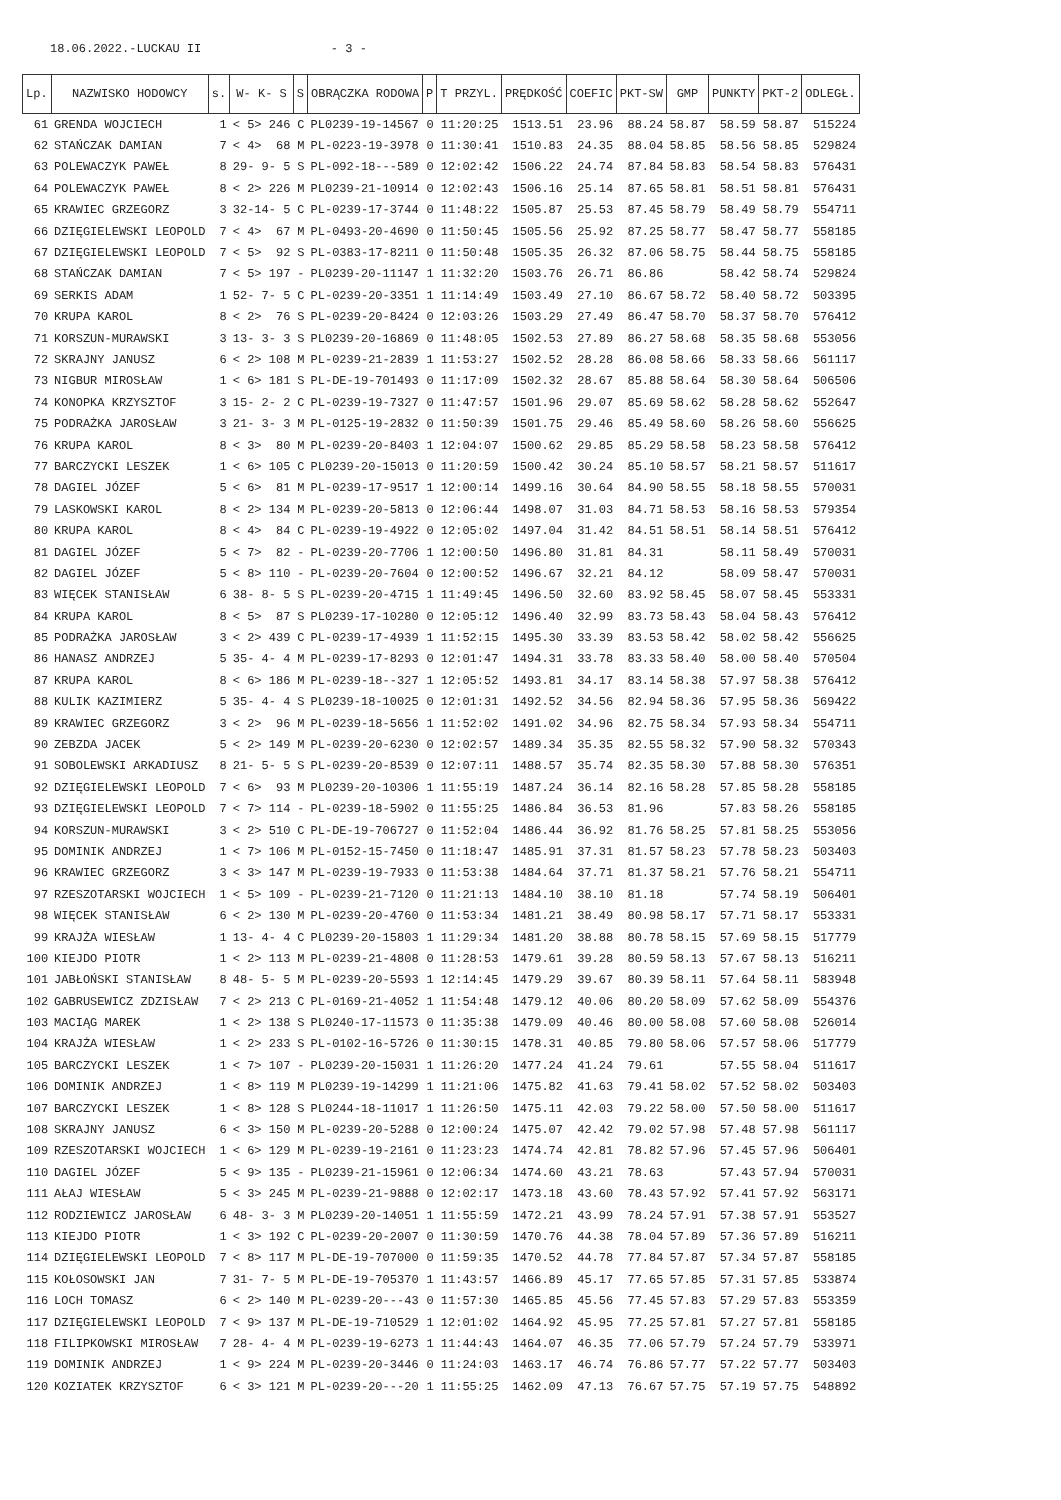18.06.2022.-LUCKAU II - 3 -
| Lp. | NAZWISKO HODOWCY | s. | W- K- S | S | OBRĄCZKA RODOWA | P | T PRZYL. | PRĘDKOŚĆ | COEFIC | PKT-SW | GMP | PUNKTY | PKT-2 | ODLEGŁ. |
| --- | --- | --- | --- | --- | --- | --- | --- | --- | --- | --- | --- | --- | --- | --- |
| 61 | GRENDA WOJCIECH | 1 | < 5> 246 | C | PL0239-19-14567 | 0 | 11:20:25 | 1513.51 | 23.96 | 88.24 | 58.87 | 58.59 | 58.87 | 515224 |
| 62 | STAŃCZAK DAMIAN | 7 | < 4> 68 | M | PL-0223-19-3978 | 0 | 11:30:41 | 1510.83 | 24.35 | 88.04 | 58.85 | 58.56 | 58.85 | 529824 |
| 63 | POLEWACZYK PAWEŁ | 8 | 29- 9- 5 | S | PL-092-18---589 | 0 | 12:02:42 | 1506.22 | 24.74 | 87.84 | 58.83 | 58.54 | 58.83 | 576431 |
| 64 | POLEWACZYK PAWEŁ | 8 | < 2> 226 | M | PL0239-21-10914 | 0 | 12:02:43 | 1506.16 | 25.14 | 87.65 | 58.81 | 58.51 | 58.81 | 576431 |
| 65 | KRAWIEC GRZEGORZ | 3 | 32-14- 5 | C | PL-0239-17-3744 | 0 | 11:48:22 | 1505.87 | 25.53 | 87.45 | 58.79 | 58.49 | 58.79 | 554711 |
| 66 | DZIĘGIELEWSKI LEOPOLD | 7 | < 4> 67 | M | PL-0493-20-4690 | 0 | 11:50:45 | 1505.56 | 25.92 | 87.25 | 58.77 | 58.47 | 58.77 | 558185 |
| 67 | DZIĘGIELEWSKI LEOPOLD | 7 | < 5> 92 | S | PL-0383-17-8211 | 0 | 11:50:48 | 1505.35 | 26.32 | 87.06 | 58.75 | 58.44 | 58.75 | 558185 |
| 68 | STAŃCZAK DAMIAN | 7 | < 5> 197 | - | PL0239-20-11147 | 1 | 11:32:20 | 1503.76 | 26.71 | 86.86 | | 58.42 | 58.74 | 529824 |
| 69 | SERKIS ADAM | 1 | 52- 7- 5 | C | PL-0239-20-3351 | 1 | 11:14:49 | 1503.49 | 27.10 | 86.67 | 58.72 | 58.40 | 58.72 | 503395 |
| 70 | KRUPA KAROL | 8 | < 2> 76 | S | PL-0239-20-8424 | 0 | 12:03:26 | 1503.29 | 27.49 | 86.47 | 58.70 | 58.37 | 58.70 | 576412 |
| 71 | KORSZUN-MURAWSKI | 3 | 13- 3- 3 | S | PL0239-20-16869 | 0 | 11:48:05 | 1502.53 | 27.89 | 86.27 | 58.68 | 58.35 | 58.68 | 553056 |
| 72 | SKRAJNY JANUSZ | 6 | < 2> 108 | M | PL-0239-21-2839 | 1 | 11:53:27 | 1502.52 | 28.28 | 86.08 | 58.66 | 58.33 | 58.66 | 561117 |
| 73 | NIGBUR MIROSŁAW | 1 | < 6> 181 | S | PL-DE-19-701493 | 0 | 11:17:09 | 1502.32 | 28.67 | 85.88 | 58.64 | 58.30 | 58.64 | 506506 |
| 74 | KONOPKA KRZYSZTOF | 3 | 15- 2- 2 | C | PL-0239-19-7327 | 0 | 11:47:57 | 1501.96 | 29.07 | 85.69 | 58.62 | 58.28 | 58.62 | 552647 |
| 75 | PODRAŻKA JAROSŁAW | 3 | 21- 3- 3 | M | PL-0125-19-2832 | 0 | 11:50:39 | 1501.75 | 29.46 | 85.49 | 58.60 | 58.26 | 58.60 | 556625 |
| 76 | KRUPA KAROL | 8 | < 3> 80 | M | PL-0239-20-8403 | 1 | 12:04:07 | 1500.62 | 29.85 | 85.29 | 58.58 | 58.23 | 58.58 | 576412 |
| 77 | BARCZYCKI LESZEK | 1 | < 6> 105 | C | PL0239-20-15013 | 0 | 11:20:59 | 1500.42 | 30.24 | 85.10 | 58.57 | 58.21 | 58.57 | 511617 |
| 78 | DAGIEL JÓZEF | 5 | < 6> 81 | M | PL-0239-17-9517 | 1 | 12:00:14 | 1499.16 | 30.64 | 84.90 | 58.55 | 58.18 | 58.55 | 570031 |
| 79 | LASKOWSKI KAROL | 8 | < 2> 134 | M | PL-0239-20-5813 | 0 | 12:06:44 | 1498.07 | 31.03 | 84.71 | 58.53 | 58.16 | 58.53 | 579354 |
| 80 | KRUPA KAROL | 8 | < 4> 84 | C | PL-0239-19-4922 | 0 | 12:05:02 | 1497.04 | 31.42 | 84.51 | 58.51 | 58.14 | 58.51 | 576412 |
| 81 | DAGIEL JÓZEF | 5 | < 7> 82 | - | PL-0239-20-7706 | 1 | 12:00:50 | 1496.80 | 31.81 | 84.31 | | 58.11 | 58.49 | 570031 |
| 82 | DAGIEL JÓZEF | 5 | < 8> 110 | - | PL-0239-20-7604 | 0 | 12:00:52 | 1496.67 | 32.21 | 84.12 | | 58.09 | 58.47 | 570031 |
| 83 | WIĘCEK STANISŁAW | 6 | 38- 8- 5 | S | PL-0239-20-4715 | 1 | 11:49:45 | 1496.50 | 32.60 | 83.92 | 58.45 | 58.07 | 58.45 | 553331 |
| 84 | KRUPA KAROL | 8 | < 5> 87 | S | PL0239-17-10280 | 0 | 12:05:12 | 1496.40 | 32.99 | 83.73 | 58.43 | 58.04 | 58.43 | 576412 |
| 85 | PODRAŻKA JAROSŁAW | 3 | < 2> 439 | C | PL-0239-17-4939 | 1 | 11:52:15 | 1495.30 | 33.39 | 83.53 | 58.42 | 58.02 | 58.42 | 556625 |
| 86 | HANASZ ANDRZEJ | 5 | 35- 4- 4 | M | PL-0239-17-8293 | 0 | 12:01:47 | 1494.31 | 33.78 | 83.33 | 58.40 | 58.00 | 58.40 | 570504 |
| 87 | KRUPA KAROL | 8 | < 6> 186 | M | PL-0239-18--327 | 1 | 12:05:52 | 1493.81 | 34.17 | 83.14 | 58.38 | 57.97 | 58.38 | 576412 |
| 88 | KULIK KAZIMIERZ | 5 | 35- 4- 4 | S | PL0239-18-10025 | 0 | 12:01:31 | 1492.52 | 34.56 | 82.94 | 58.36 | 57.95 | 58.36 | 569422 |
| 89 | KRAWIEC GRZEGORZ | 3 | < 2> 96 | M | PL-0239-18-5656 | 1 | 11:52:02 | 1491.02 | 34.96 | 82.75 | 58.34 | 57.93 | 58.34 | 554711 |
| 90 | ZEBZDA JACEK | 5 | < 2> 149 | M | PL-0239-20-6230 | 0 | 12:02:57 | 1489.34 | 35.35 | 82.55 | 58.32 | 57.90 | 58.32 | 570343 |
| 91 | SOBOLEWSKI ARKADIUSZ | 8 | 21- 5- 5 | S | PL-0239-20-8539 | 0 | 12:07:11 | 1488.57 | 35.74 | 82.35 | 58.30 | 57.88 | 58.30 | 576351 |
| 92 | DZIĘGIELEWSKI LEOPOLD | 7 | < 6> 93 | M | PL0239-20-10306 | 1 | 11:55:19 | 1487.24 | 36.14 | 82.16 | 58.28 | 57.85 | 58.28 | 558185 |
| 93 | DZIĘGIELEWSKI LEOPOLD | 7 | < 7> 114 | - | PL-0239-18-5902 | 0 | 11:55:25 | 1486.84 | 36.53 | 81.96 | | 57.83 | 58.26 | 558185 |
| 94 | KORSZUN-MURAWSKI | 3 | < 2> 510 | C | PL-DE-19-706727 | 0 | 11:52:04 | 1486.44 | 36.92 | 81.76 | 58.25 | 57.81 | 58.25 | 553056 |
| 95 | DOMINIK ANDRZEJ | 1 | < 7> 106 | M | PL-0152-15-7450 | 0 | 11:18:47 | 1485.91 | 37.31 | 81.57 | 58.23 | 57.78 | 58.23 | 503403 |
| 96 | KRAWIEC GRZEGORZ | 3 | < 3> 147 | M | PL-0239-19-7933 | 0 | 11:53:38 | 1484.64 | 37.71 | 81.37 | 58.21 | 57.76 | 58.21 | 554711 |
| 97 | RZESZOTARSKI WOJCIECH | 1 | < 5> 109 | - | PL-0239-21-7120 | 0 | 11:21:13 | 1484.10 | 38.10 | 81.18 | | 57.74 | 58.19 | 506401 |
| 98 | WIĘCEK STANISŁAW | 6 | < 2> 130 | M | PL-0239-20-4760 | 0 | 11:53:34 | 1481.21 | 38.49 | 80.98 | 58.17 | 57.71 | 58.17 | 553331 |
| 99 | KRAJŻA WIESŁAW | 1 | 13- 4- 4 | C | PL0239-20-15803 | 1 | 11:29:34 | 1481.20 | 38.88 | 80.78 | 58.15 | 57.69 | 58.15 | 517779 |
| 100 | KIEJDO PIOTR | 1 | < 2> 113 | M | PL-0239-21-4808 | 0 | 11:28:53 | 1479.61 | 39.28 | 80.59 | 58.13 | 57.67 | 58.13 | 516211 |
| 101 | JABŁOŃSKI STANISŁAW | 8 | 48- 5- 5 | M | PL-0239-20-5593 | 1 | 12:14:45 | 1479.29 | 39.67 | 80.39 | 58.11 | 57.64 | 58.11 | 583948 |
| 102 | GABRUSEWICZ ZDZISŁAW | 7 | < 2> 213 | C | PL-0169-21-4052 | 1 | 11:54:48 | 1479.12 | 40.06 | 80.20 | 58.09 | 57.62 | 58.09 | 554376 |
| 103 | MACIĄG MAREK | 1 | < 2> 138 | S | PL0240-17-11573 | 0 | 11:35:38 | 1479.09 | 40.46 | 80.00 | 58.08 | 57.60 | 58.08 | 526014 |
| 104 | KRAJŻA WIESŁAW | 1 | < 2> 233 | S | PL-0102-16-5726 | 0 | 11:30:15 | 1478.31 | 40.85 | 79.80 | 58.06 | 57.57 | 58.06 | 517779 |
| 105 | BARCZYCKI LESZEK | 1 | < 7> 107 | - | PL0239-20-15031 | 1 | 11:26:20 | 1477.24 | 41.24 | 79.61 | | 57.55 | 58.04 | 511617 |
| 106 | DOMINIK ANDRZEJ | 1 | < 8> 119 | M | PL0239-19-14299 | 1 | 11:21:06 | 1475.82 | 41.63 | 79.41 | 58.02 | 57.52 | 58.02 | 503403 |
| 107 | BARCZYCKI LESZEK | 1 | < 8> 128 | S | PL0244-18-11017 | 1 | 11:26:50 | 1475.11 | 42.03 | 79.22 | 58.00 | 57.50 | 58.00 | 511617 |
| 108 | SKRAJNY JANUSZ | 6 | < 3> 150 | M | PL-0239-20-5288 | 0 | 12:00:24 | 1475.07 | 42.42 | 79.02 | 57.98 | 57.48 | 57.98 | 561117 |
| 109 | RZESZOTARSKI WOJCIECH | 1 | < 6> 129 | M | PL-0239-19-2161 | 0 | 11:23:23 | 1474.74 | 42.81 | 78.82 | 57.96 | 57.45 | 57.96 | 506401 |
| 110 | DAGIEL JÓZEF | 5 | < 9> 135 | - | PL0239-21-15961 | 0 | 12:06:34 | 1474.60 | 43.21 | 78.63 | | 57.43 | 57.94 | 570031 |
| 111 | AŁAJ WIESŁAW | 5 | < 3> 245 | M | PL-0239-21-9888 | 0 | 12:02:17 | 1473.18 | 43.60 | 78.43 | 57.92 | 57.41 | 57.92 | 563171 |
| 112 | RODZIEWICZ JAROSŁAW | 6 | 48- 3- 3 | M | PL0239-20-14051 | 1 | 11:55:59 | 1472.21 | 43.99 | 78.24 | 57.91 | 57.38 | 57.91 | 553527 |
| 113 | KIEJDO PIOTR | 1 | < 3> 192 | C | PL-0239-20-2007 | 0 | 11:30:59 | 1470.76 | 44.38 | 78.04 | 57.89 | 57.36 | 57.89 | 516211 |
| 114 | DZIĘGIELEWSKI LEOPOLD | 7 | < 8> 117 | M | PL-DE-19-707000 | 0 | 11:59:35 | 1470.52 | 44.78 | 77.84 | 57.87 | 57.34 | 57.87 | 558185 |
| 115 | KOŁOSOWSKI JAN | 7 | 31- 7- 5 | M | PL-DE-19-705370 | 1 | 11:43:57 | 1466.89 | 45.17 | 77.65 | 57.85 | 57.31 | 57.85 | 533874 |
| 116 | LOCH TOMASZ | 6 | < 2> 140 | M | PL-0239-20---43 | 0 | 11:57:30 | 1465.85 | 45.56 | 77.45 | 57.83 | 57.29 | 57.83 | 553359 |
| 117 | DZIĘGIELEWSKI LEOPOLD | 7 | < 9> 137 | M | PL-DE-19-710529 | 1 | 12:01:02 | 1464.92 | 45.95 | 77.25 | 57.81 | 57.27 | 57.81 | 558185 |
| 118 | FILIPKOWSKI MIROSŁAW | 7 | 28- 4- 4 | M | PL-0239-19-6273 | 1 | 11:44:43 | 1464.07 | 46.35 | 77.06 | 57.79 | 57.24 | 57.79 | 533971 |
| 119 | DOMINIK ANDRZEJ | 1 | < 9> 224 | M | PL-0239-20-3446 | 0 | 11:24:03 | 1463.17 | 46.74 | 76.86 | 57.77 | 57.22 | 57.77 | 503403 |
| 120 | KOZIATEK KRZYSZTOF | 6 | < 3> 121 | M | PL-0239-20---20 | 1 | 11:55:25 | 1462.09 | 47.13 | 76.67 | 57.75 | 57.19 | 57.75 | 548892 |